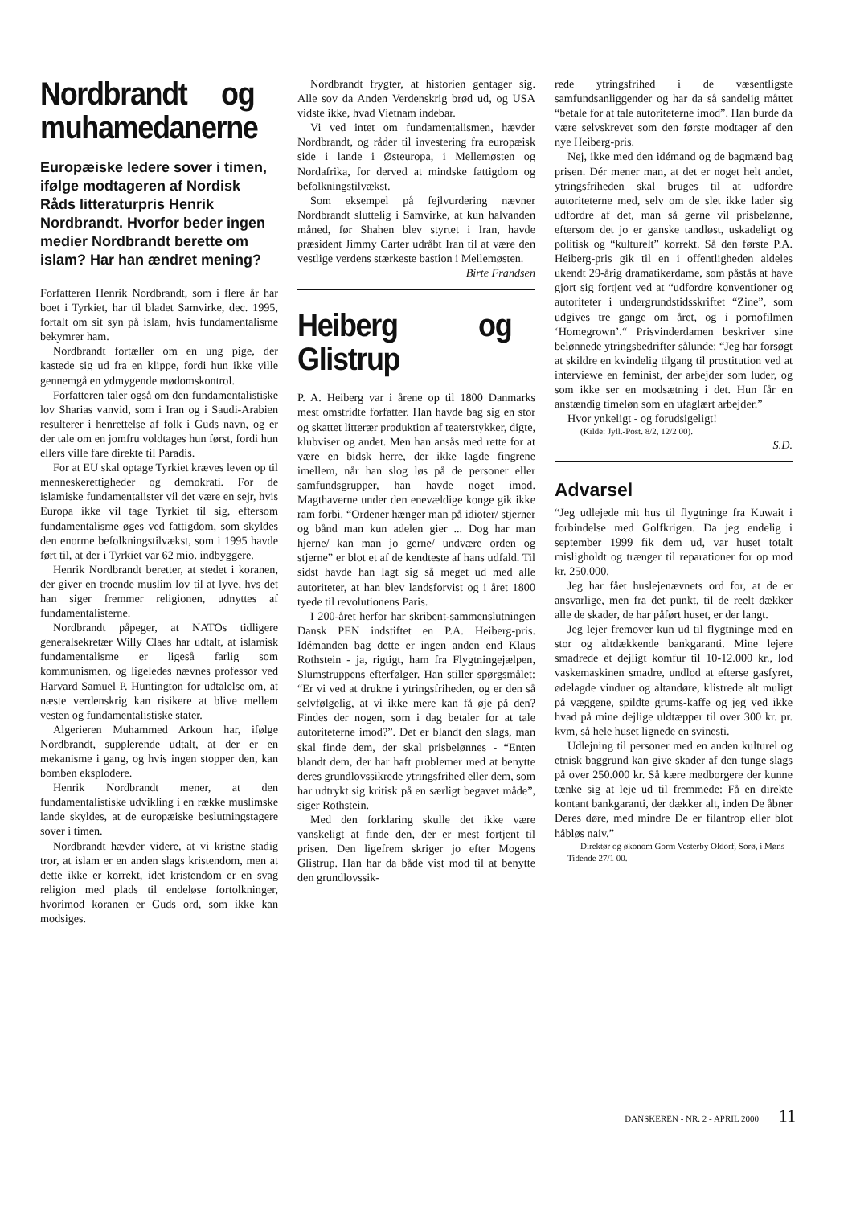Nordbrandt og muhamedanerne
Europæiske ledere sover i timen, ifølge modtageren af Nordisk Råds litteraturpris Henrik Nordbrandt. Hvorfor beder ingen medier Nordbrandt berette om islam? Har han ændret mening?
Forfatteren Henrik Nordbrandt, som i flere år har boet i Tyrkiet, har til bladet Samvirke, dec. 1995, fortalt om sit syn på islam, hvis fundamentalisme bekymrer ham.
Nordbrandt fortæller om en ung pige, der kastede sig ud fra en klippe, fordi hun ikke ville gennemgå en ydmygende mødomskontrol.
Forfatteren taler også om den fundamentalistiske lov Sharias vanvid, som i Iran og i Saudi-Arabien resulterer i henrettelse af folk i Guds navn, og er der tale om en jomfru voldtages hun først, fordi hun ellers ville fare direkte til Paradis.
For at EU skal optage Tyrkiet kræves leven op til menneskerettigheder og demokrati. For de islamiske fundamentalister vil det være en sejr, hvis Europa ikke vil tage Tyrkiet til sig, eftersom fundamentalisme øges ved fattigdom, som skyldes den enorme befolkningstilvækst, som i 1995 havde ført til, at der i Tyrkiet var 62 mio. indbyggere.
Henrik Nordbrandt beretter, at stedet i koranen, der giver en troende muslim lov til at lyve, hvs det han siger fremmer religionen, udnyttes af fundamentalisterne.
Nordbrandt påpeger, at NATOs tidligere generalsekretær Willy Claes har udtalt, at islamisk fundamentalisme er ligeså farlig som kommunismen, og ligeledes nævnes professor ved Harvard Samuel P. Huntington for udtalelse om, at næste verdenskrig kan risikere at blive mellem vesten og fundamentalistiske stater.
Algerieren Muhammed Arkoun har, ifølge Nordbrandt, supplerende udtalt, at der er en mekanisme i gang, og hvis ingen stopper den, kan bomben eksplodere.
Henrik Nordbrandt mener, at den fundamentalistiske udvikling i en række muslimske lande skyldes, at de europæiske beslutningstagere sover i timen.
Nordbrandt hævder videre, at vi kristne stadig tror, at islam er en anden slags kristendom, men at dette ikke er korrekt, idet kristendom er en svag religion med plads til endeløse fortolkninger, hvorimod koranen er Guds ord, som ikke kan modsiges.
Nordbrandt frygter, at historien gentager sig. Alle sov da Anden Verdenskrig brød ud, og USA vidste ikke, hvad Vietnam indebar.
Vi ved intet om fundamentalismen, hævder Nordbrandt, og råder til investering fra europæisk side i lande i Østeuropa, i Mellemøsten og Nordafrika, for derved at mindske fattigdom og befolkningstilvækst.
Som eksempel på fejlvurdering nævner Nordbrandt sluttelig i Samvirke, at kun halvanden måned, før Shahen blev styrtet i Iran, havde præsident Jimmy Carter udråbt Iran til at være den vestlige verdens stærkeste bastion i Mellemøsten.
Birte Frandsen
Heiberg og Glistrup
P. A. Heiberg var i årene op til 1800 Danmarks mest omstridte forfatter. Han havde bag sig en stor og skattet litterær produktion af teaterstykker, digte, klubviser og andet. Men han ansås med rette for at være en bidsk herre, der ikke lagde fingrene imellem, når han slog løs på de personer eller samfundsgrupper, han havde noget imod. Magthaverne under den enevældige konge gik ikke ram forbi. “Ordener hænger man på idioter/ stjerner og bånd man kun adelen gier ... Dog har man hjerne/ kan man jo gerne/ undvære orden og stjerne” er blot et af de kendteste af hans udfald. Til sidst havde han lagt sig så meget ud med alle autoriteter, at han blev landsforvist og i året 1800 tyede til revolutionens Paris.
I 200-året herfor har skribent-sammenslutningen Dansk PEN indstiftet en P.A. Heiberg-pris. Idémanden bag dette er ingen anden end Klaus Rothstein - ja, rigtigt, ham fra Flygtningejælpen, Slumstruppens efterfølger. Han stiller spørgsmålet: “Er vi ved at drukne i ytringsfriheden, og er den så selvfølgelig, at vi ikke mere kan få øje på den? Findes der nogen, som i dag betaler for at tale autoriteterne imod?”. Det er blandt den slags, man skal finde dem, der skal prisbelønnes - “Enten blandt dem, der har haft problemer med at benytte deres grundlovssikrede ytringsfrihed eller dem, som har udtrykt sig kritisk på en særligt begavet måde”, siger Rothstein.
Med den forklaring skulle det ikke være vanskeligt at finde den, der er mest fortjent til prisen. Den ligefrem skriger jo efter Mogens Glistrup. Han har da både vist mod til at benytte den grundlovssik-
rede ytringsfrihed i de væsentligste samfundsanliggender og har da så sandelig måttet “betale for at tale autoriteterne imod”. Han burde da være selvskrevet som den første modtager af den nye Heiberg-pris.
Nej, ikke med den idémand og de bagmænd bag prisen. Dér mener man, at det er noget helt andet, ytringsfriheden skal bruges til at udfordre autoriteterne med, selv om de slet ikke lader sig udfordre af det, man så gerne vil prisbelønne, eftersom det jo er ganske tandløst, uskadeligt og politisk og “kulturelt” korrekt. Så den første P.A. Heiberg-pris gik til en i offentligheden aldeles ukendt 29-årig dramatikerdame, som påstås at have gjort sig fortjent ved at “udfordre konventioner og autoriteter i undergrundstidsskriftet “Zine”, som udgives tre gange om året, og i pornofilmen ‘Homegrown’.“ Prisvinderdamen beskriver sine belønnede ytringsbedrifter sålunde: “Jeg har forsøgt at skildre en kvindelig tilgang til prostitution ved at interviewe en feminist, der arbejder som luder, og som ikke ser en modsætning i det. Hun får en anstændig timeløn som en ufaglært arbejder.”
Hvor ynkeligt - og forudsigeligt!
(Kilde: Jyll.-Post. 8/2, 12/2 00).
S.D.
Advarsel
“Jeg udlejede mit hus til flygtninge fra Kuwait i forbindelse med Golfkrigen. Da jeg endelig i september 1999 fik dem ud, var huset totalt misligholdt og trænger til reparationer for op mod kr. 250.000.
Jeg har fået huslejenævnets ord for, at de er ansvarlige, men fra det punkt, til de reelt dækker alle de skader, de har påført huset, er der langt.
Jeg lejer fremover kun ud til flygtninge med en stor og altdækkende bankgaranti. Mine lejere smadrede et dejligt komfur til 10-12.000 kr., lod vaskemaskinen smadre, undlod at efterse gasfyret, ødelagde vinduer og altandøre, klistrede alt muligt på væggene, spildte grums-kaffe og jeg ved ikke hvad på mine dejlige uldtæpper til over 300 kr. pr. kvm, så hele huset lignede en svinesti.
Udlejning til personer med en anden kulturel og etnisk baggrund kan give skader af den tunge slags på over 250.000 kr. Så kære medborgere der kunne tænke sig at leje ud til fremmede: Få en direkte kontant bankgaranti, der dækker alt, inden De åbner Deres døre, med mindre De er filantrop eller blot håbløs naiv.”
Direktør og økonom Gorm Vesterby Oldorf, Sorø, i Møns Tidende 27/1 00.
DANSKEREN - NR. 2 - APRIL 2000 11